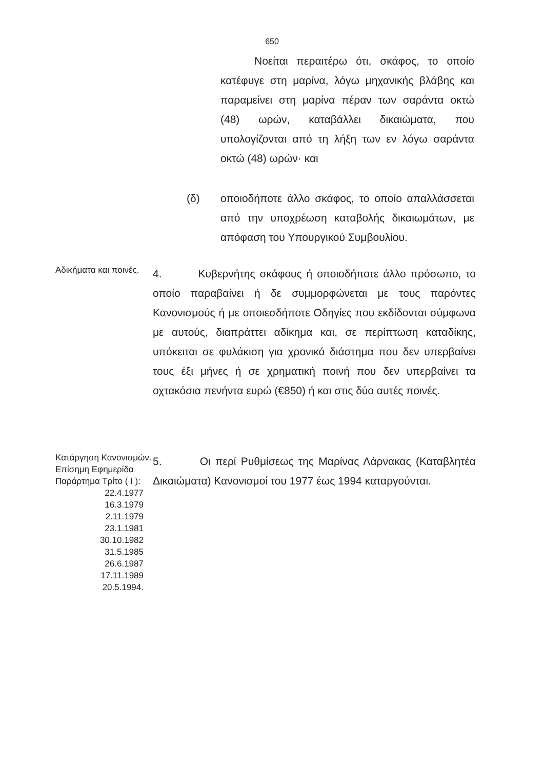650
Νοείται περαιτέρω ότι, σκάφος, το οποίο κατέφυγε στη μαρίνα, λόγω μηχανικής βλάβης και παραμείνει στη μαρίνα πέραν των σαράντα οκτώ (48) ωρών, καταβάλλει δικαιώματα, που υπολογίζονται από τη λήξη των εν λόγω σαράντα οκτώ (48) ωρών· και
(δ) οποιοδήποτε άλλο σκάφος, το οποίο απαλλάσσεται από την υποχρέωση καταβολής δικαιωμάτων, με απόφαση του Υπουργικού Συμβουλίου.
Αδικήματα και ποινές.
4. Κυβερνήτης σκάφους ή οποιοδήποτε άλλο πρόσωπο, το οποίο παραβαίνει ή δε συμμορφώνεται με τους παρόντες Κανονισμούς ή με οποιεσδήποτε Οδηγίες που εκδίδονται σύμφωνα με αυτούς, διαπράττει αδίκημα και, σε περίπτωση καταδίκης, υπόκειται σε φυλάκιση για χρονικό διάστημα που δεν υπερβαίνει τους έξι μήνες ή σε χρηματική ποινή που δεν υπερβαίνει τα οχτακόσια πενήντα ευρώ (€850) ή και στις δύο αυτές ποινές.
Κατάργηση Κανονισμών.
Επίσημη Εφημερίδα Παράρτημα Τρίτο ( I ):
22.4.1977
16.3.1979
2.11.1979
23.1.1981
30.10.1982
31.5.1985
26.6.1987
17.11.1989
20.5.1994.
5. Οι περί Ρυθμίσεως της Μαρίνας Λάρνακας (Καταβλητέα Δικαιώματα) Κανονισμοί του 1977 έως 1994 καταργούνται.